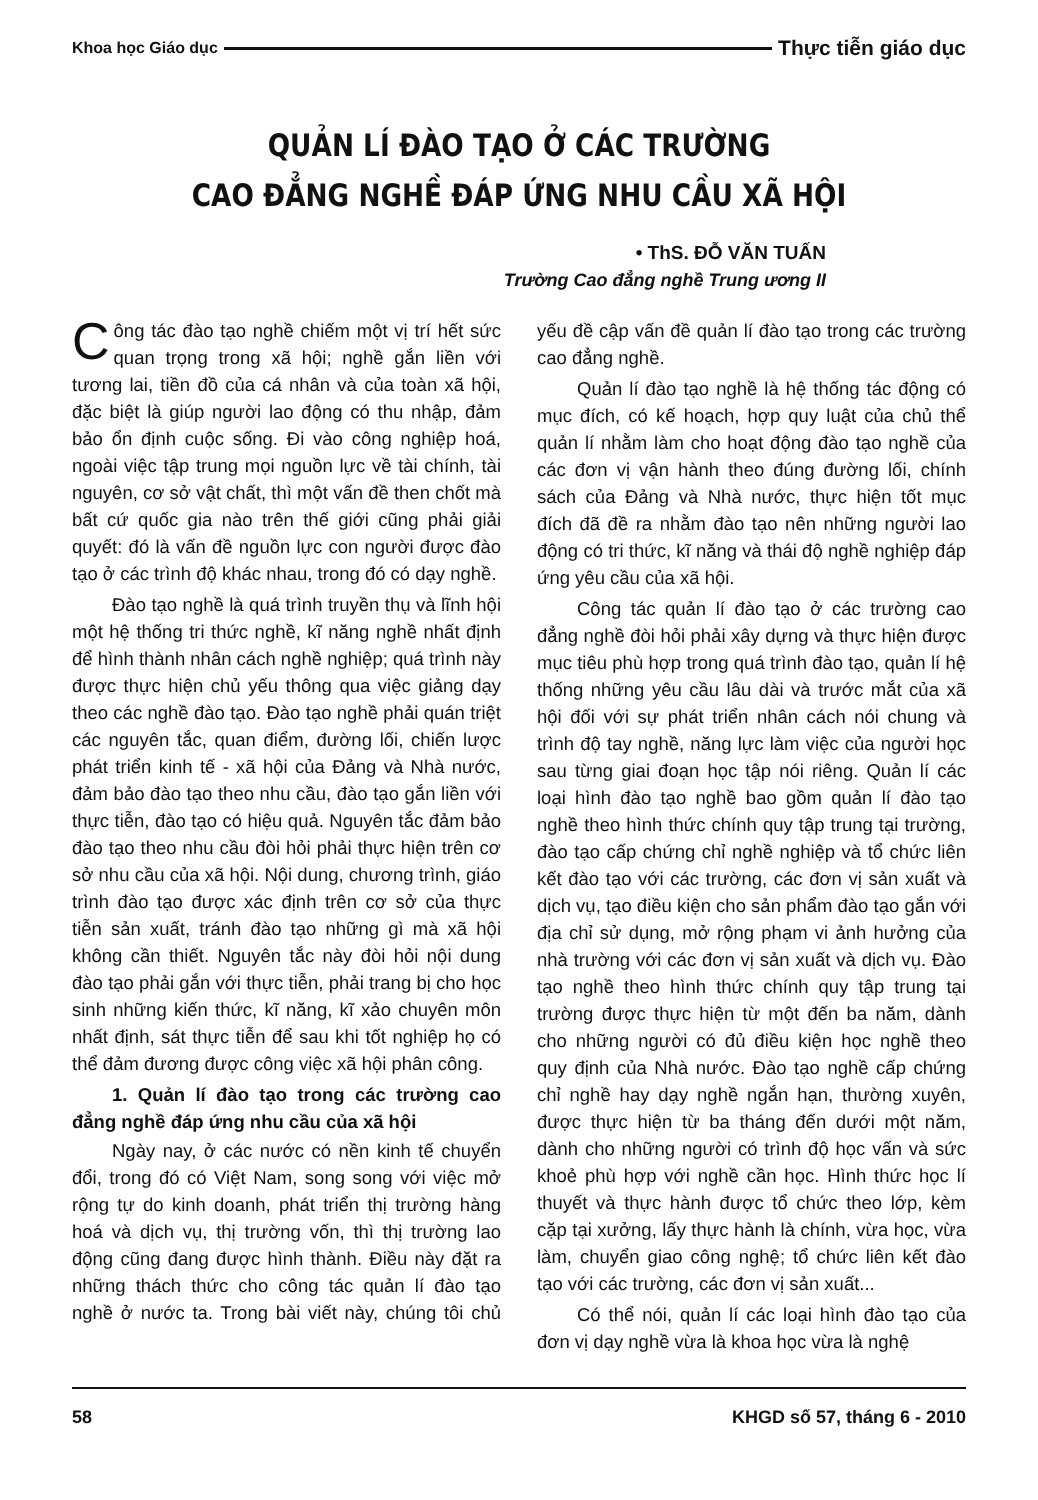Khoa học Giáo dục Thực tiễn giáo dục
QUẢN LÍ ĐÀO TẠO Ở CÁC TRƯỜNG
CAO ĐẲNG NGHỀ ĐÁP ỨNG NHU CẦU XÃ HỘI
• ThS. ĐỖ VĂN TUẤN
Trường Cao đẳng nghề Trung ương II
Công tác đào tạo nghề chiếm một vị trí hết sức quan trọng trong xã hội; nghề gắn liền với tương lai, tiền đồ của cá nhân và của toàn xã hội, đặc biệt là giúp người lao động có thu nhập, đảm bảo ổn định cuộc sống. Đi vào công nghiệp hoá, ngoài việc tập trung mọi nguồn lực về tài chính, tài nguyên, cơ sở vật chất, thì một vấn đề then chốt mà bất cứ quốc gia nào trên thế giới cũng phải giải quyết: đó là vấn đề nguồn lực con người được đào tạo ở các trình độ khác nhau, trong đó có dạy nghề.
Đào tạo nghề là quá trình truyền thụ và lĩnh hội một hệ thống tri thức nghề, kĩ năng nghề nhất định để hình thành nhân cách nghề nghiệp; quá trình này được thực hiện chủ yếu thông qua việc giảng dạy theo các nghề đào tạo. Đào tạo nghề phải quán triệt các nguyên tắc, quan điểm, đường lối, chiến lược phát triển kinh tế - xã hội của Đảng và Nhà nước, đảm bảo đào tạo theo nhu cầu, đào tạo gắn liền với thực tiễn, đào tạo có hiệu quả. Nguyên tắc đảm bảo đào tạo theo nhu cầu đòi hỏi phải thực hiện trên cơ sở nhu cầu của xã hội. Nội dung, chương trình, giáo trình đào tạo được xác định trên cơ sở của thực tiễn sản xuất, tránh đào tạo những gì mà xã hội không cần thiết. Nguyên tắc này đòi hỏi nội dung đào tạo phải gắn với thực tiễn, phải trang bị cho học sinh những kiến thức, kĩ năng, kĩ xảo chuyên môn nhất định, sát thực tiễn để sau khi tốt nghiệp họ có thể đảm đương được công việc xã hội phân công.
1. Quản lí đào tạo trong các trường cao đẳng nghề đáp ứng nhu cầu của xã hội
Ngày nay, ở các nước có nền kinh tế chuyển đổi, trong đó có Việt Nam, song song với việc mở rộng tự do kinh doanh, phát triển thị trường hàng hoá và dịch vụ, thị trường vốn, thì thị trường lao động cũng đang được hình thành. Điều này đặt ra những thách thức cho công tác quản lí đào tạo nghề ở nước ta. Trong bài viết này, chúng tôi chủ yếu đề cập vấn đề quản lí đào tạo trong các trường cao đẳng nghề.
Quản lí đào tạo nghề là hệ thống tác động có mục đích, có kế hoạch, hợp quy luật của chủ thể quản lí nhằm làm cho hoạt động đào tạo nghề của các đơn vị vận hành theo đúng đường lối, chính sách của Đảng và Nhà nước, thực hiện tốt mục đích đã đề ra nhằm đào tạo nên những người lao động có tri thức, kĩ năng và thái độ nghề nghiệp đáp ứng yêu cầu của xã hội.
Công tác quản lí đào tạo ở các trường cao đẳng nghề đòi hỏi phải xây dựng và thực hiện được mục tiêu phù hợp trong quá trình đào tạo, quản lí hệ thống những yêu cầu lâu dài và trước mắt của xã hội đối với sự phát triển nhân cách nói chung và trình độ tay nghề, năng lực làm việc của người học sau từng giai đoạn học tập nói riêng. Quản lí các loại hình đào tạo nghề bao gồm quản lí đào tạo nghề theo hình thức chính quy tập trung tại trường, đào tạo cấp chứng chỉ nghề nghiệp và tổ chức liên kết đào tạo với các trường, các đơn vị sản xuất và dịch vụ, tạo điều kiện cho sản phẩm đào tạo gắn với địa chỉ sử dụng, mở rộng phạm vi ảnh hưởng của nhà trường với các đơn vị sản xuất và dịch vụ. Đào tạo nghề theo hình thức chính quy tập trung tại trường được thực hiện từ một đến ba năm, dành cho những người có đủ điều kiện học nghề theo quy định của Nhà nước. Đào tạo nghề cấp chứng chỉ nghề hay dạy nghề ngắn hạn, thường xuyên, được thực hiện từ ba tháng đến dưới một năm, dành cho những người có trình độ học vấn và sức khoẻ phù hợp với nghề cần học. Hình thức học lí thuyết và thực hành được tổ chức theo lớp, kèm cặp tại xưởng, lấy thực hành là chính, vừa học, vừa làm, chuyển giao công nghệ; tổ chức liên kết đào tạo với các trường, các đơn vị sản xuất...
Có thể nói, quản lí các loại hình đào tạo của đơn vị dạy nghề vừa là khoa học vừa là nghệ
58 KHGD số 57, tháng 6 - 2010